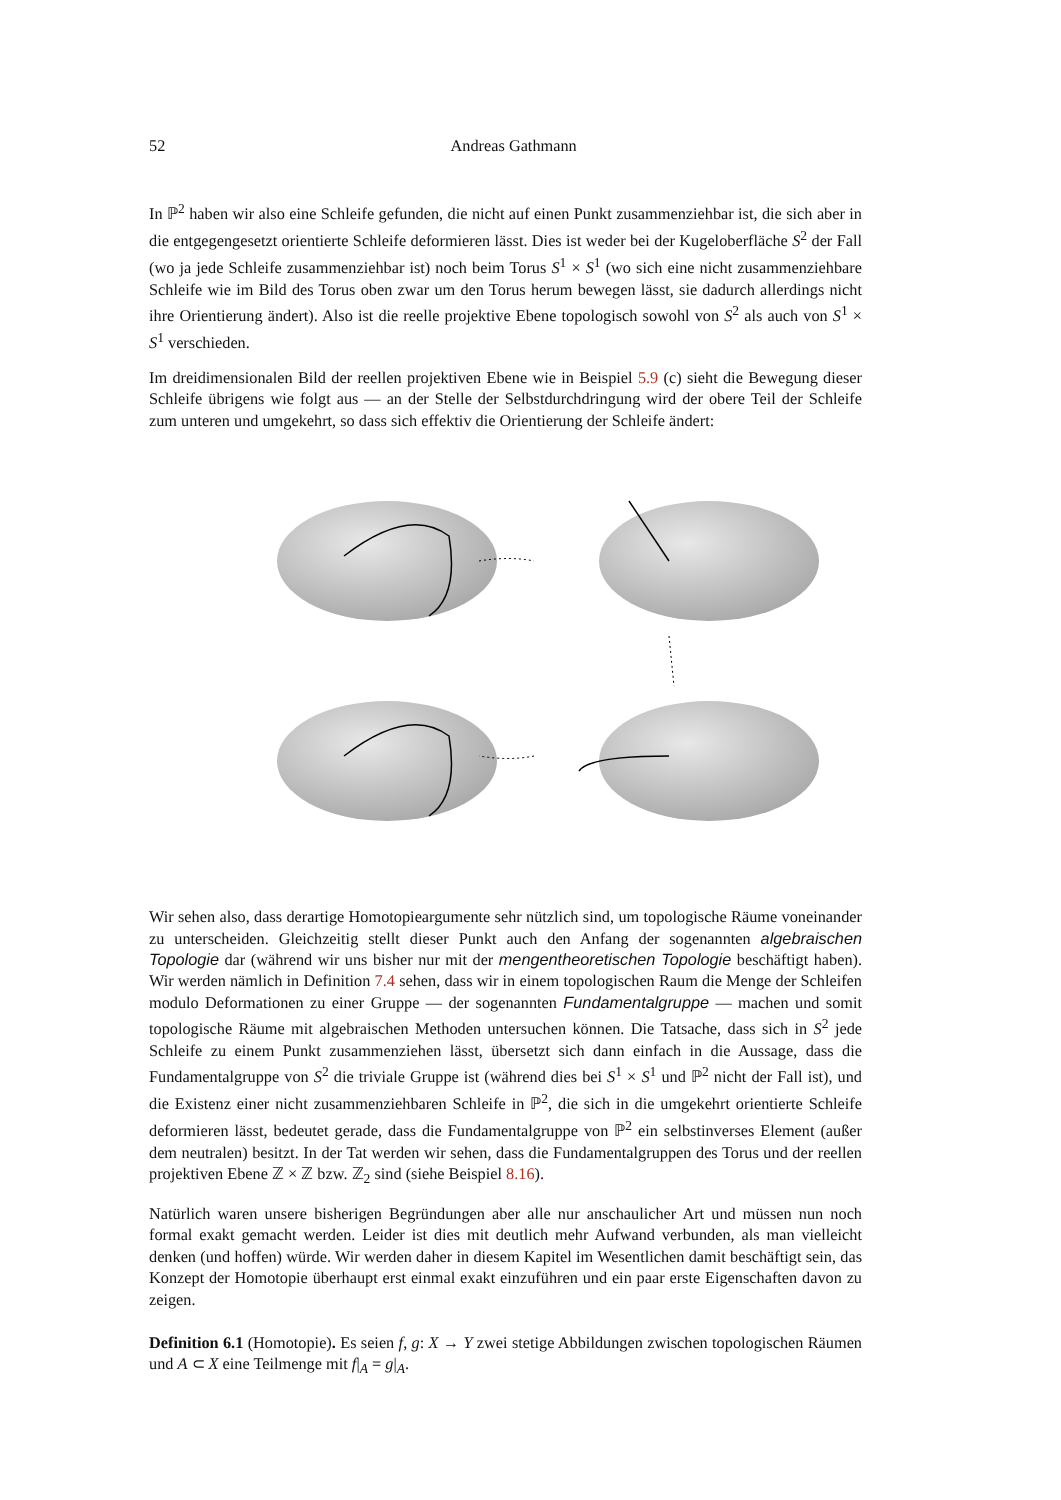52 Andreas Gathmann
In ℙ<sup>2</sup> haben wir also eine Schleife gefunden, die nicht auf einen Punkt zusammenziehbar ist, die sich aber in die entgegengesetzt orientierte Schleife deformieren lässt. Dies ist weder bei der Kugeloberfläche S<sup>2</sup> der Fall (wo ja jede Schleife zusammenziehbar ist) noch beim Torus S<sup>1</sup> × S<sup>1</sup> (wo sich eine nicht zusammenziehbare Schleife wie im Bild des Torus oben zwar um den Torus herum bewegen lässt, sie dadurch allerdings nicht ihre Orientierung ändert). Also ist die reelle projektive Ebene topologisch sowohl von S<sup>2</sup> als auch von S<sup>1</sup> × S<sup>1</sup> verschieden.
Im dreidimensionalen Bild der reellen projektiven Ebene wie in Beispiel 5.9 (c) sieht die Bewegung dieser Schleife übrigens wie folgt aus — an der Stelle der Selbstdurchdringung wird der obere Teil der Schleife zum unteren und umgekehrt, so dass sich effektiv die Orientierung der Schleife ändert:
Wir sehen also, dass derartige Homotopieargumente sehr nützlich sind, um topologische Räume voneinander zu unterscheiden. Gleichzeitig stellt dieser Punkt auch den Anfang der sogenannten algebraischen Topologie dar (während wir uns bisher nur mit der mengentheoretischen Topologie beschäftigt haben). Wir werden nämlich in Definition 7.4 sehen, dass wir in einem topologischen Raum die Menge der Schleifen modulo Deformationen zu einer Gruppe — der sogenannten Fundamentalgruppe — machen und somit topologische Räume mit algebraischen Methoden untersuchen können. Die Tatsache, dass sich in S<sup>2</sup> jede Schleife zu einem Punkt zusammenziehen lässt, übersetzt sich dann einfach in die Aussage, dass die Fundamentalgruppe von S<sup>2</sup> die triviale Gruppe ist (während dies bei S<sup>1</sup> × S<sup>1</sup> und ℙ<sup>2</sup> nicht der Fall ist), und die Existenz einer nicht zusammenziehbaren Schleife in ℙ<sup>2</sup>, die sich in die umgekehrt orientierte Schleife deformieren lässt, bedeutet gerade, dass die Fundamentalgruppe von ℙ<sup>2</sup> ein selbstinverses Element (außer dem neutralen) besitzt. In der Tat werden wir sehen, dass die Fundamentalgruppen des Torus und der reellen projektiven Ebene ℤ × ℤ bzw. ℤ<sub>2</sub> sind (siehe Beispiel 8.16).
Natürlich waren unsere bisherigen Begründungen aber alle nur anschaulicher Art und müssen nun noch formal exakt gemacht werden. Leider ist dies mit deutlich mehr Aufwand verbunden, als man vielleicht denken (und hoffen) würde. Wir werden daher in diesem Kapitel im Wesentlichen damit beschäftigt sein, das Konzept der Homotopie überhaupt erst einmal exakt einzuführen und ein paar erste Eigenschaften davon zu zeigen.
Definition 6.1 (Homotopie). Es seien f, g: X → Y zwei stetige Abbildungen zwischen topologischen Räumen und A ⊂ X eine Teilmenge mit f|<sub>A</sub> = g|<sub>A</sub>.